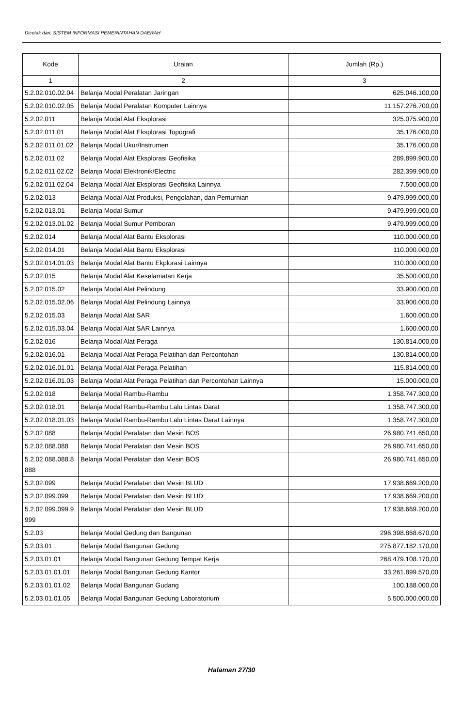Dicetak dari: SISTEM INFORMASI PEMERINTAHAN DAERAH
| Kode | Uraian | Jumlah (Rp.) |
| --- | --- | --- |
| 1 | 2 | 3 |
| 5.2.02.010.02.04 | Belanja Modal Peralatan Jaringan | 625.046.100,00 |
| 5.2.02.010.02.05 | Belanja Modal Peralatan Komputer Lainnya | 11.157.276.700,00 |
| 5.2.02.011 | Belanja Modal Alat Eksplorasi | 325.075.900,00 |
| 5.2.02.011.01 | Belanja Modal Alat Eksplorasi Topografi | 35.176.000,00 |
| 5.2.02.011.01.02 | Belanja Modal Ukur/Instrumen | 35.176.000,00 |
| 5.2.02.011.02 | Belanja Modal Alat Eksplorasi Geofisika | 289.899.900,00 |
| 5.2.02.011.02.02 | Belanja Modal Elektronik/Electric | 282.399.900,00 |
| 5.2.02.011.02.04 | Belanja Modal Alat Eksplorasi Geofisika Lainnya | 7.500.000,00 |
| 5.2.02.013 | Belanja Modal Alat Produksi, Pengolahan, dan Pemurnian | 9.479.999.000,00 |
| 5.2.02.013.01 | Belanja Modal Sumur | 9.479.999.000,00 |
| 5.2.02.013.01.02 | Belanja Modal Sumur Pemboran | 9.479.999.000,00 |
| 5.2.02.014 | Belanja Modal Alat Bantu Eksplorasi | 110.000.000,00 |
| 5.2.02.014.01 | Belanja Modal Alat Bantu Eksplorasi | 110.000.000,00 |
| 5.2.02.014.01.03 | Belanja Modal Alat Bantu Ekplorasi Lainnya | 110.000.000,00 |
| 5.2.02.015 | Belanja Modal Alat Keselamatan Kerja | 35.500.000,00 |
| 5.2.02.015.02 | Belanja Modal Alat Pelindung | 33.900.000,00 |
| 5.2.02.015.02.06 | Belanja Modal Alat Pelindung Lainnya | 33.900.000,00 |
| 5.2.02.015.03 | Belanja Modal Alat SAR | 1.600.000,00 |
| 5.2.02.015.03.04 | Belanja Modal Alat SAR Lainnya | 1.600.000,00 |
| 5.2.02.016 | Belanja Modal Alat Peraga | 130.814.000,00 |
| 5.2.02.016.01 | Belanja Modal Alat Peraga Pelatihan dan Percontohan | 130.814.000,00 |
| 5.2.02.016.01.01 | Belanja Modal Alat Peraga Pelatihan | 115.814.000,00 |
| 5.2.02.016.01.03 | Belanja Modal Alat Peraga Pelatihan dan Percontohan Lainnya | 15.000.000,00 |
| 5.2.02.018 | Belanja Modal Rambu-Rambu | 1.358.747.300,00 |
| 5.2.02.018.01 | Belanja Modal Rambu-Rambu Lalu Lintas Darat | 1.358.747.300,00 |
| 5.2.02.018.01.03 | Belanja Modal Rambu-Rambu Lalu Lintas Darat Lainnya | 1.358.747.300,00 |
| 5.2.02.088 | Belanja Modal Peralatan dan Mesin BOS | 26.980.741.650,00 |
| 5.2.02.088.088 | Belanja Modal Peralatan dan Mesin BOS | 26.980.741.650,00 |
| 5.2.02.088.088.8888 | Belanja Modal Peralatan dan Mesin BOS | 26.980.741.650,00 |
| 5.2.02.099 | Belanja Modal Peralatan dan Mesin BLUD | 17.938.669.200,00 |
| 5.2.02.099.099 | Belanja Modal Peralatan dan Mesin BLUD | 17.938.669.200,00 |
| 5.2.02.099.099.9999 | Belanja Modal Peralatan dan Mesin BLUD | 17.938.669.200,00 |
| 5.2.03 | Belanja Modal Gedung dan Bangunan | 296.398.868.670,00 |
| 5.2.03.01 | Belanja Modal Bangunan Gedung | 275.877.182.170,00 |
| 5.2.03.01.01 | Belanja Modal Bangunan Gedung Tempat Kerja | 268.479.108.170,00 |
| 5.2.03.01.01.01 | Belanja Modal Bangunan Gedung Kantor | 33.261.899.570,00 |
| 5.2.03.01.01.02 | Belanja Modal Bangunan Gudang | 100.188.000,00 |
| 5.2.03.01.01.05 | Belanja Modal Bangunan Gedung Laboratorium | 5.500.000.000,00 |
Halaman 27/30